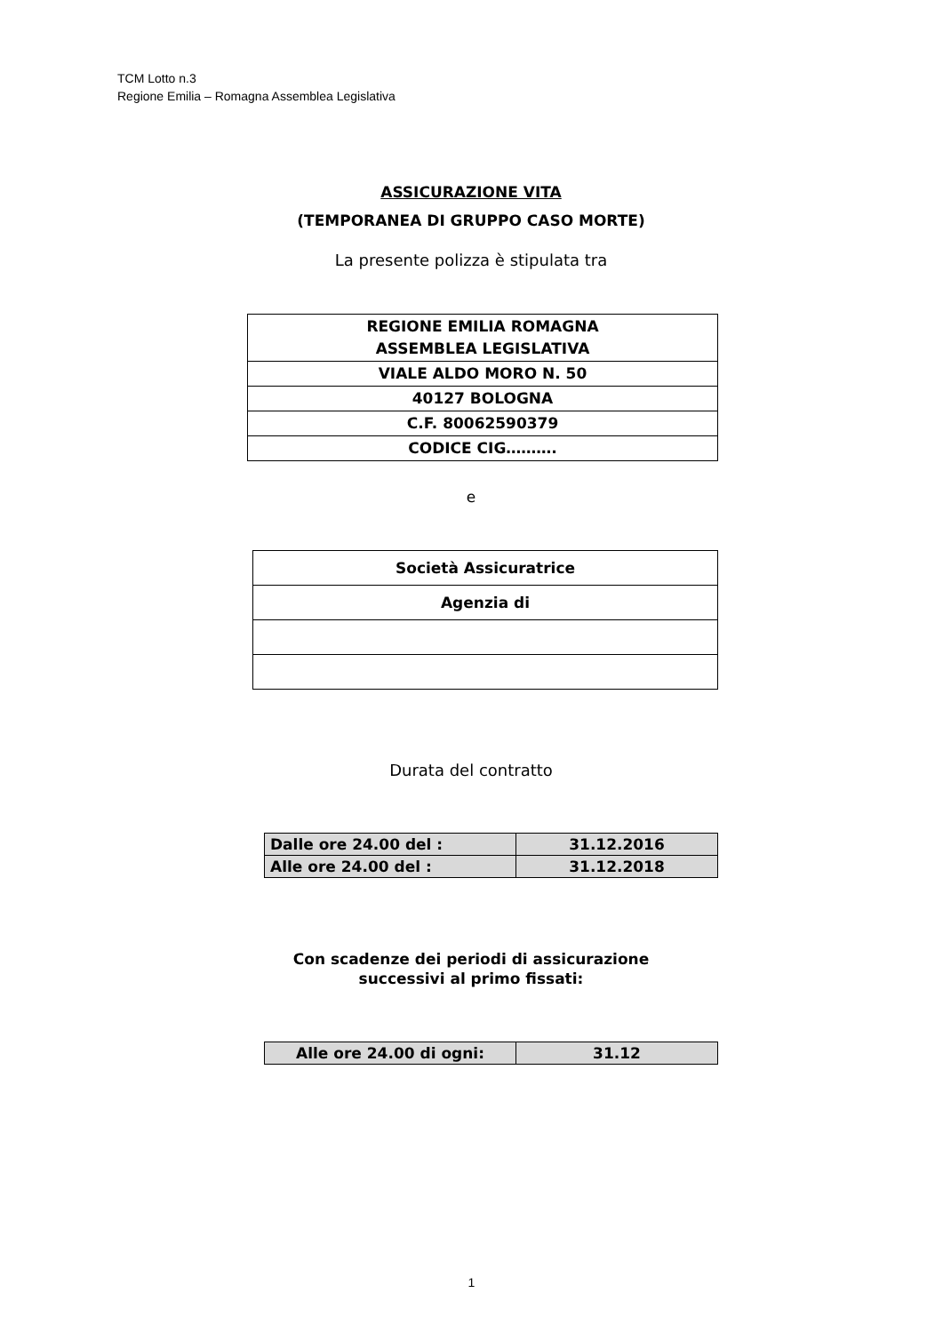TCM Lotto n.3
Regione Emilia – Romagna Assemblea Legislativa
ASSICURAZIONE VITA
(TEMPORANEA DI GRUPPO CASO MORTE)
La presente polizza è stipulata tra
| REGIONE EMILIA ROMAGNA ASSEMBLEA LEGISLATIVA |
| VIALE ALDO MORO N. 50 |
| 40127 BOLOGNA |
| C.F. 80062590379 |
| CODICE CIG………. |
e
| Società Assicuratrice |
| Agenzia di |
Durata del contratto
| Dalle ore 24.00 del : | 31.12.2016 |
| Alle ore 24.00 del : | 31.12.2018 |
Con scadenze dei periodi di assicurazione
successivi al primo fissati:
| Alle ore 24.00 di ogni: | 31.12 |
1